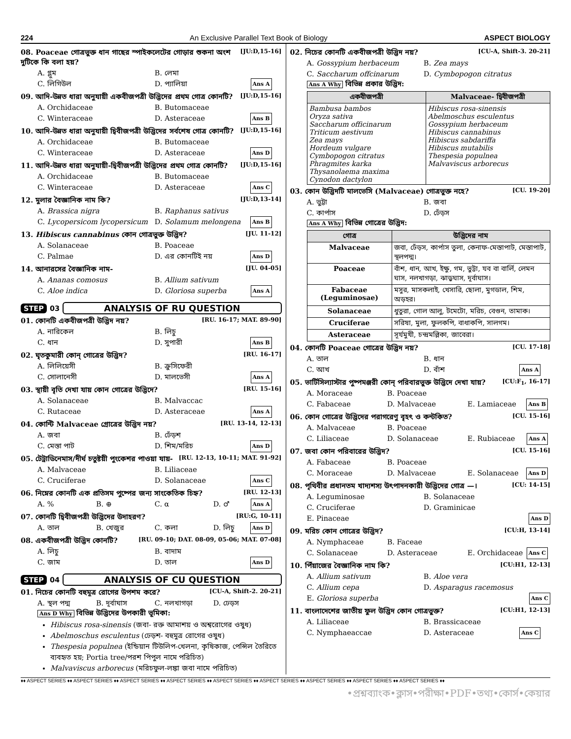224 An Exclusive Parallel Text Book of Biology ASPECT BIOLOGY
08. Poaceae গোত্রভুক্ত ধান গাছের স্পাইকলেটের গোড়ার শুকনা অংশ দুটিকে কি বলা হয়? [JU:D,15-16]
A. গ্লুম B. লেমা C. লিগিউল D. প্যালিয়া Ans A
09. আদি-উন্নত ধারা অনুযায়ী একবীজপত্রী উদ্ভিদের প্রথম গোত্র কোনটি? [JU:D,15-16]
A. Orchidaceae B. Butomaceae C. Winteraceae D. Asteraceae Ans B
10. আদি-উন্নত ধারা অনুযায়ী দ্বিবীজপত্রী উদ্ভিদের সর্বশেষ গোত্র কোনটি? [JU:D,15-16]
A. Orchidaceae B. Butomaceae C. Winteraceae D. Asteraceae Ans D
11. আদি-উন্নত ধারা অনুযায়ী-দ্বিবীজপত্রী উদ্ভিদের প্রথম গোত্র কোনটি? [JU:D,15-16]
A. Orchidaceae B. Butomaceae C. Winteraceae D. Asteraceae Ans C
12. মুলার বৈজ্ঞানিক নাম কি? [JU:D,13-14]
A. Brassica nigra B. Raphanus sativus C. Lycopersicom lycopersicum D. Solamum melongena Ans B
13. Hibiscus cannabinus কোন গোত্রভুক্ত উদ্ভিদ? [JU. 11-12]
A. Solanaceae B. Poaceae C. Palmae D. এর কোনটিই নয় Ans D
14. আনারসের বৈজ্ঞানিক নাম- [JU. 04-05]
A. Ananas comosus B. Allium sativum C. Aloe indica D. Gloriosa superba Ans A
STEP 03 ANALYSIS OF RU QUESTION
01. কোনটি একবীজপত্রী উদ্ভিদ নয়? [RU. 16-17; MAT. 89-90]
A. নারিকেল B. লিচু C. ধান D. সুপারী Ans B
02. ঘৃতকুমারী কোন্ গোত্রের উদ্ভিদ? [RU. 16-17]
A. লিলিয়েসী B. ক্রুসিফেরী C. সোলানেসী D. মালভেসী Ans A
03. স্থায়ী বৃতি দেখা যায় কোন গোত্রের উদ্ভিদে? [RU. 15-16]
A. Solanaceae B. Malvaccac C. Rutaceae D. Asteraceae Ans A
04. কোন্টি Malvaceae গ্রোত্রের উদ্ভিদ নয়? [RU. 13-14, 12-13]
A. জবা B. ঢেঁড়শ C. মেস্তা পাট D. শিম/মরিচ Ans D
05. টেট্রাডিনেমাস/দীর্ঘ চতুষ্টয়ী পুংকেশর পাওয়া যায়- [RU. 12-13, 10-11; MAT. 91-92]
A. Malvaceae B. Liliaceae C. Cruciferae D. Solanaceae Ans C
06. নিম্নের কোনটি এক প্রতিসম পুষ্পের জন্য সাংকেতিক চিহ্ন? [RU. 12-13]
A. % B. ⊕ C. α D. ♂ Ans A
07. কোনটি দ্বিবীজপত্রী উদ্ভিদের উদাহরণ? [RU:G, 10-11]
A. তাল B. খেজুর C. কলা D. লিচু Ans D
08. একবীজপত্রী উদ্ভিদ কোনটি? [RU. 09-10; DAT. 08-09, 05-06; MAT. 07-08]
A. লিচু B. বাদাম C. জাম D. তাল Ans D
STEP 04 ANALYSIS OF CU QUESTION
01. নিচের কোনটি বহুমূত্র রোগের উপশম করে? [CU-A, Shift-2. 20-21]
A. স্থল পদ্ম B. দূর্বাঘাস C. নলখাগড়া D. ঢেড়স
Ans D Why বিভিন্ন উদ্ভিদের উপকারী ভূমিকা:
Hibiscus rosa-sinensis (জবা- রক্ত আমাশয় ও অশ্বরোগের ওষুধ)
Abelmoschus esculentus (ঢেড়শ- বহুমুত্র রোগের ওষুধ)
Thespesia populnea (ইন্ডিয়ান টিউলিপ-খেলনা, কৃষিকাজ, পেন্সিল তৈরিতে ব্যবহৃত হয়; Portia tree/পরশ পিপুল নামে পরিচিত)
Malvaviscus arborecus (মরিচফুল-লঙ্কা জবা নামে পরিচিত)
02. নিচের কোনটি একবীজপত্রী উদ্ভিদ নয়? [CU-A, Shift-3. 20-21]
A. Gossypium herbaceum B. Zea mays C. Saccharum offcinarum D. Cymbopogon citratus
Ans A Why বিভিন্ন প্রকার উদ্ভিদ:
| একবীজপত্রী | Malvaceae- দ্বিবীজপত্রী |
| --- | --- |
| Bambusa bambos Oryza sativa Saccharum officinarum Triticum aestivum Zea mays Hordeum vulgare Cymbopogon citratus Phragmites karka Thysanolaema maxima Cynodon dactylon | Hibiscus rosa-sinensis Abelmoschus esculentus Gossypium herbaceum Hibiscus cannabinus Hibiscus sabdariffa Hibiscus mutabilis Thespesia populnea Malvaviscus arborecus |
03. কোন উদ্ভিদটি মালভেসি (Malvaceae) গোত্রভুক্ত নহে? [CU. 19-20]
A. ভুট্টা B. জবা C. কার্পাস D. ঢেঁড়স
Ans A Why বিভিন্ন গোত্রের উদ্ভিদ:
| গোত্র | উদ্ভিদের নাম |
| --- | --- |
| Malvaceae | জবা, ঢেঁড়স, কার্পাস তুলা, কেনাফ-মেস্তাপাট, মেস্তাপাট, স্থলপদ্ম। |
| Poaceae | বাঁশ, ধান, আখ, ইক্ষু, গম, ভুট্টা, যব বা বার্লি, লেমন ঘাস, নলখাগড়া, ঝাড়ুঘাস, দূর্বাঘাস। |
| Fabaceae (Leguminosae) | মসুর, মাসকলাই, খেসারি, ছোলা, মুগডাল, শিম, অড়হর। |
| Solanaceae | ধুতুরা, গোল আলু, টমেটো, মরিচ, বেগুন, তামাক। |
| Cruciferae | সরিষা, মুলা, ফুলকপি, বাধাকপি, সালগম। |
| Asteraceae | সূর্যমুখী, চন্দ্রমল্লিকা, জাবেরা। |
04. কোনটি Poaceae গোত্রের উদ্ভিদ নয়? [CU. 17-18]
A. তাল B. ধান C. আখ D. বাঁশ Ans A
05. ভার্টিসিল্যাস্টার পুষ্পমঞ্জরী কোন্ পরিবারভুক্ত উদ্ভিদে দেখা যায়? [CU:F<sub>1</sub>, 16-17]
A. Moraceae B. Poaceae C. Fabaceae D. Malvaceae E. Lamiaceae Ans B
06. কোন গোত্রের উদ্ভিদের পরাগরেণু বৃহৎ ও কন্টকিত? [CU. 15-16]
A. Malvaceae B. Poaceae C. Liliaceae D. Solanaceae E. Rubiaceae Ans A
07. জবা কোন পরিবারের উদ্ভিদ? [CU. 15-16]
A. Fabaceae B. Poaceae C. Moraceae D. Malvaceae E. Solanaceae Ans D
08. পৃথিবীর প্রধানতম খাদ্যশস্য উৎপাদনকারী উদ্ভিদের গোত্র —। [CU: 14-15]
A. Leguminosae B. Solanaceae C. Cruciferae D. Graminicae E. Pinaceae Ans D
09. মরিচ কোন গোত্রের উদ্ভিদ? [CU:H, 13-14]
A. Nymphaceae B. Faceae C. Solanaceae D. Asteraceae E. Orchidaceae Ans C
10. পিঁয়াজের বৈজ্ঞানিক নাম কি? [CU:H1, 12-13]
A. Allium sativum B. Aloe vera C. Allium cepa D. Asparagus racemosus E. Gloriosa superba Ans C
11. বাংলাদেশের জাতীয় ফুল উদ্ভিদ কোন গোত্রভুক্ত? [CU:H1, 12-13]
A. Liliaceae B. Brassicaceae C. Nymphaeaccae D. Asteraceae Ans C
♦♦ ASPECT SERIES ♦♦ ASPECT SERIES ♦♦ ASPECT SERIES ♦♦ ASPECT SERIES ♦♦ ASPECT SERIES ♦♦ ASPECT SERIES ♦♦ ASPECT SERIES ♦♦ ASPECT SERIES ♦♦ ASPECT SERIES ♦♦
•প্রশ্নব্যাংক•ক্লাস•পরীক্ষা•PDF•তথ্য•কোর্স•কেয়ার